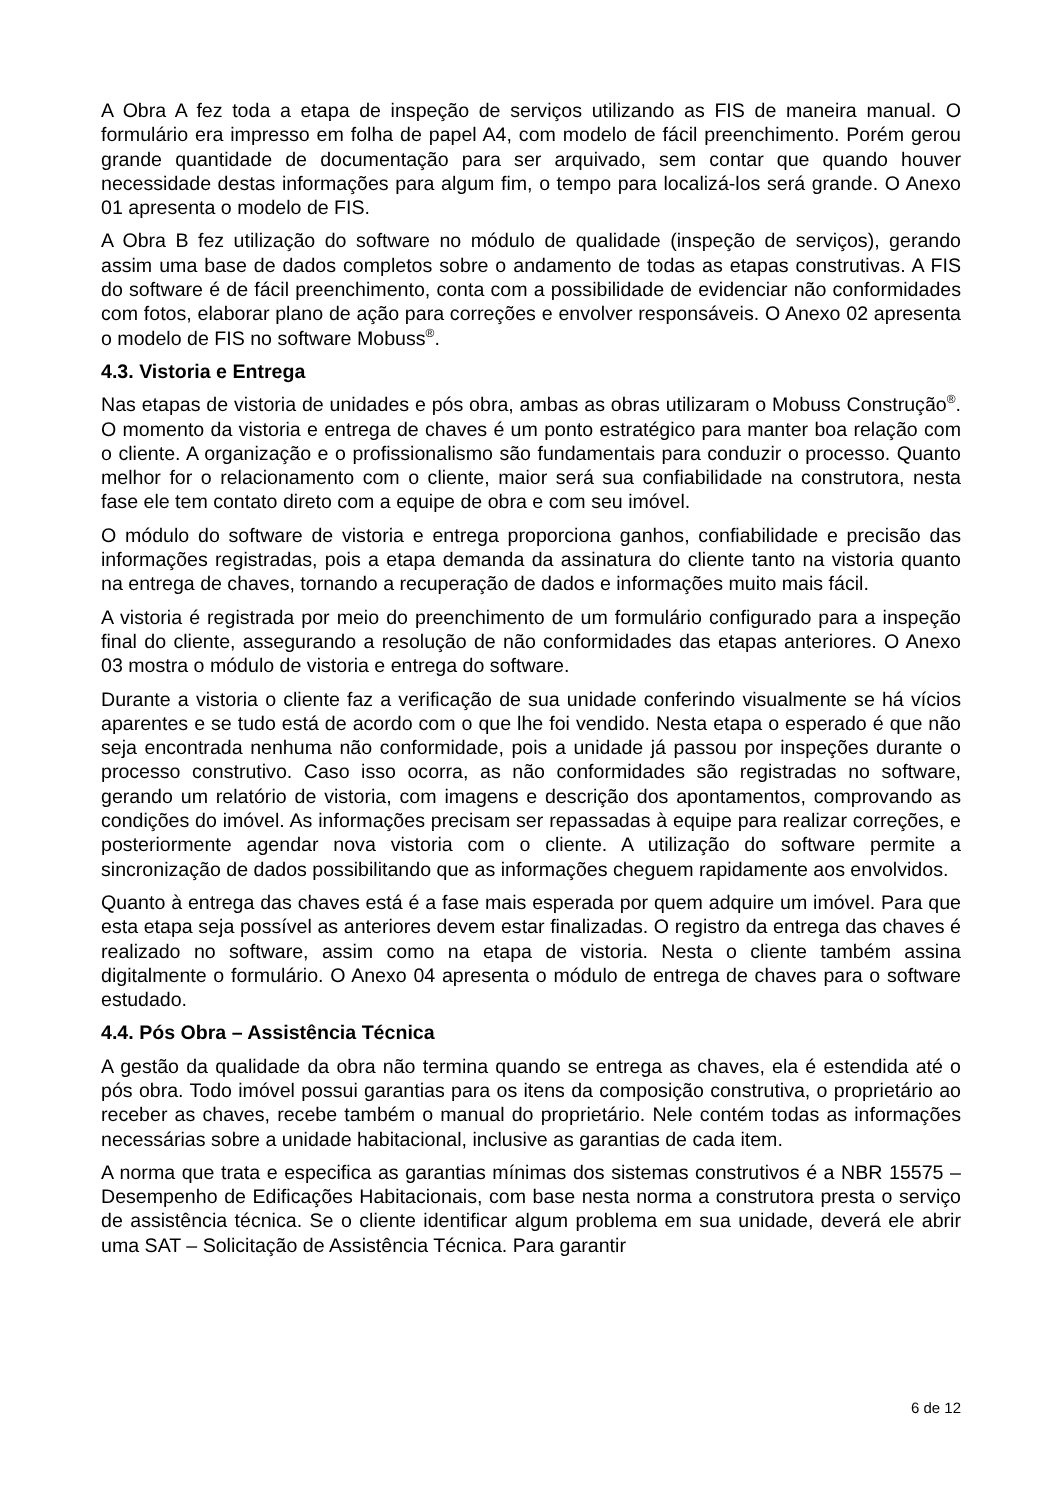A Obra A fez toda a etapa de inspeção de serviços utilizando as FIS de maneira manual. O formulário era impresso em folha de papel A4, com modelo de fácil preenchimento. Porém gerou grande quantidade de documentação para ser arquivado, sem contar que quando houver necessidade destas informações para algum fim, o tempo para localizá-los será grande. O Anexo 01 apresenta o modelo de FIS.
A Obra B fez utilização do software no módulo de qualidade (inspeção de serviços), gerando assim uma base de dados completos sobre o andamento de todas as etapas construtivas. A FIS do software é de fácil preenchimento, conta com a possibilidade de evidenciar não conformidades com fotos, elaborar plano de ação para correções e envolver responsáveis. O Anexo 02 apresenta o modelo de FIS no software Mobuss<sup>®</sup>.
4.3. Vistoria e Entrega
Nas etapas de vistoria de unidades e pós obra, ambas as obras utilizaram o Mobuss Construção<sup>®</sup>. O momento da vistoria e entrega de chaves é um ponto estratégico para manter boa relação com o cliente. A organização e o profissionalismo são fundamentais para conduzir o processo. Quanto melhor for o relacionamento com o cliente, maior será sua confiabilidade na construtora, nesta fase ele tem contato direto com a equipe de obra e com seu imóvel.
O módulo do software de vistoria e entrega proporciona ganhos, confiabilidade e precisão das informações registradas, pois a etapa demanda da assinatura do cliente tanto na vistoria quanto na entrega de chaves, tornando a recuperação de dados e informações muito mais fácil.
A vistoria é registrada por meio do preenchimento de um formulário configurado para a inspeção final do cliente, assegurando a resolução de não conformidades das etapas anteriores. O Anexo 03 mostra o módulo de vistoria e entrega do software.
Durante a vistoria o cliente faz a verificação de sua unidade conferindo visualmente se há vícios aparentes e se tudo está de acordo com o que lhe foi vendido. Nesta etapa o esperado é que não seja encontrada nenhuma não conformidade, pois a unidade já passou por inspeções durante o processo construtivo. Caso isso ocorra, as não conformidades são registradas no software, gerando um relatório de vistoria, com imagens e descrição dos apontamentos, comprovando as condições do imóvel. As informações precisam ser repassadas à equipe para realizar correções, e posteriormente agendar nova vistoria com o cliente. A utilização do software permite a sincronização de dados possibilitando que as informações cheguem rapidamente aos envolvidos.
Quanto à entrega das chaves está é a fase mais esperada por quem adquire um imóvel. Para que esta etapa seja possível as anteriores devem estar finalizadas. O registro da entrega das chaves é realizado no software, assim como na etapa de vistoria. Nesta o cliente também assina digitalmente o formulário. O Anexo 04 apresenta o módulo de entrega de chaves para o software estudado.
4.4. Pós Obra – Assistência Técnica
A gestão da qualidade da obra não termina quando se entrega as chaves, ela é estendida até o pós obra. Todo imóvel possui garantias para os itens da composição construtiva, o proprietário ao receber as chaves, recebe também o manual do proprietário. Nele contém todas as informações necessárias sobre a unidade habitacional, inclusive as garantias de cada item.
A norma que trata e especifica as garantias mínimas dos sistemas construtivos é a NBR 15575 – Desempenho de Edificações Habitacionais, com base nesta norma a construtora presta o serviço de assistência técnica. Se o cliente identificar algum problema em sua unidade, deverá ele abrir uma SAT – Solicitação de Assistência Técnica. Para garantir
6 de 12